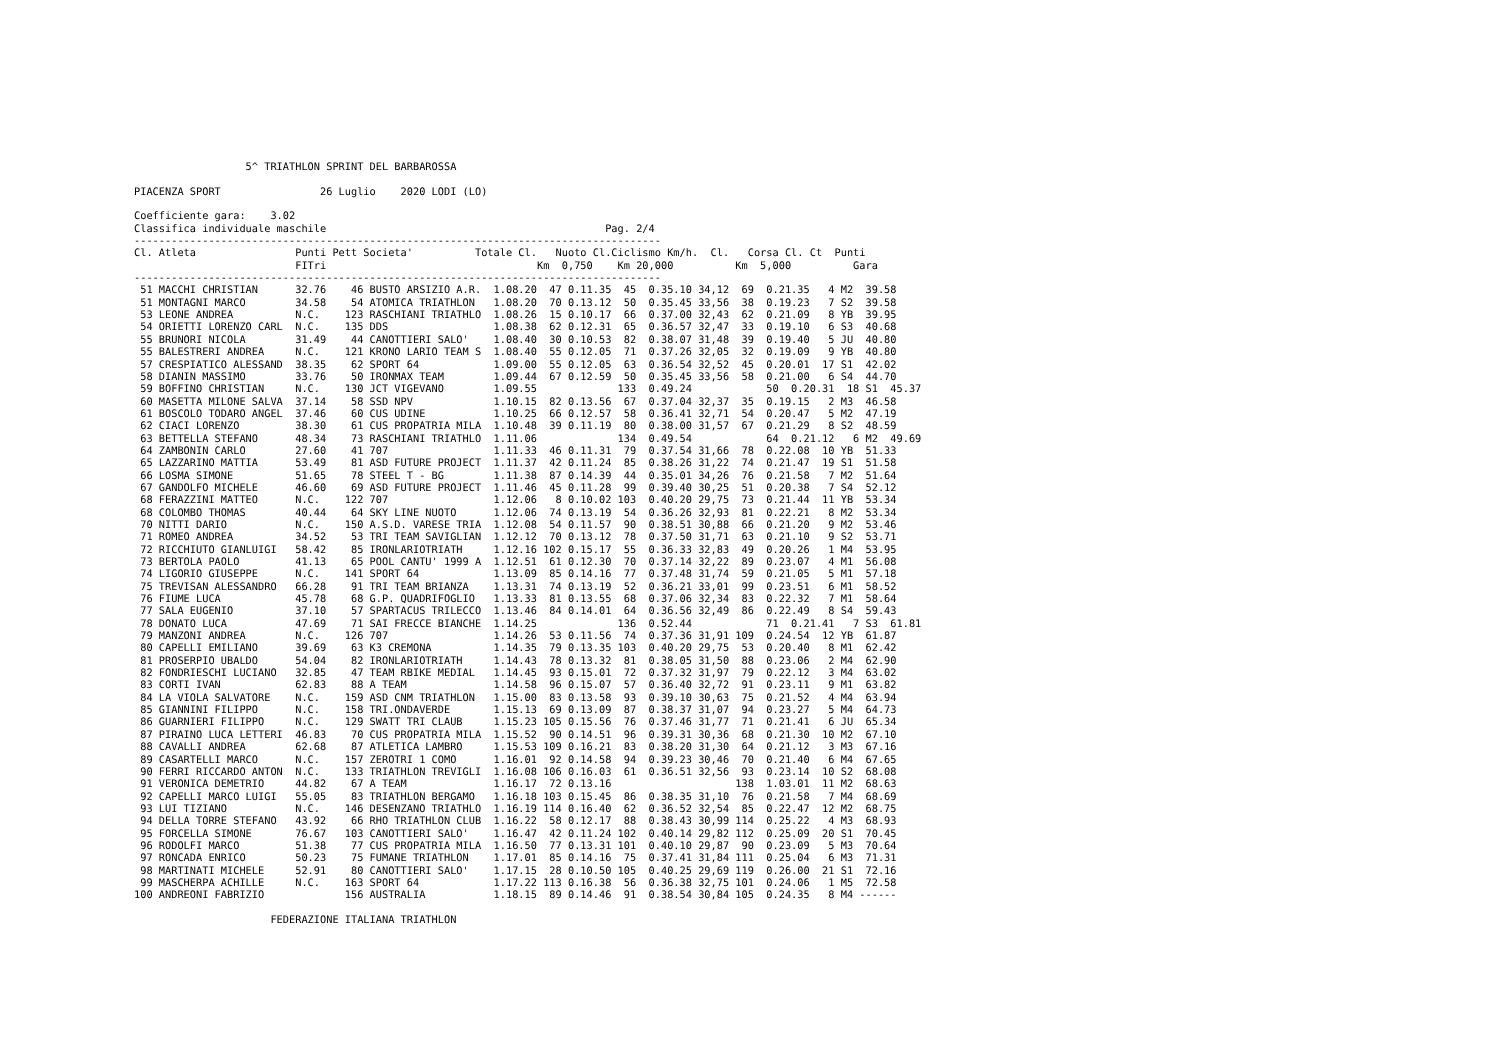5^ TRIATHLON SPRINT DEL BARBAROSSA

PIACENZA SPORT                26 Luglio    2020 LODI (LO)

Coefficiente gara:    3.02
Classifica individuale maschile                                             Pag. 2/4
-------------------------------------------------------------------------------------
Cl. Atleta                Punti Pett Societa'          Totale Cl.   Nuoto Cl.Ciclismo Km/h.  Cl.   Corsa Cl. Ct  Punti
                          FITri                                  Km  0,750    Km 20,000          Km  5,000          Gara
-------------------------------------------------------------------------------------
 51 MACCHI CHRISTIAN      32.76    46 BUSTO ARSIZIO A.R.  1.08.20  47 0.11.35  45  0.35.10 34,12  69  0.21.35   4 M2  39.58
 51 MONTAGNI MARCO        34.58    54 ATOMICA TRIATHLON   1.08.20  70 0.13.12  50  0.35.45 33,56  38  0.19.23   7 S2  39.58
 53 LEONE ANDREA          N.C.    123 RASCHIANI TRIATHLO  1.08.26  15 0.10.17  66  0.37.00 32,43  62  0.21.09   8 YB  39.95
 54 ORIETTI LORENZO CARL  N.C.    135 DDS                 1.08.38  62 0.12.31  65  0.36.57 32,47  33  0.19.10   6 S3  40.68
 55 BRUNORI NICOLA        31.49    44 CANOTTIERI SALO'    1.08.40  30 0.10.53  82  0.38.07 31,48  39  0.19.40   5 JU  40.80
 55 BALESTRERI ANDREA     N.C.    121 KRONO LARIO TEAM S  1.08.40  55 0.12.05  71  0.37.26 32,05  32  0.19.09   9 YB  40.80
 57 CRESPIATICO ALESSAND  38.35    62 SPORT 64            1.09.00  55 0.12.05  63  0.36.54 32,52  45  0.20.01  17 S1  42.02
 58 DIANIN MASSIMO        33.76    50 IRONMAX TEAM        1.09.44  67 0.12.59  50  0.35.45 33,56  58  0.21.00   6 S4  44.70
 59 BOFFINO CHRISTIAN     N.C.    130 JCT VIGEVANO        1.09.55             133  0.49.24            50  0.20.31  18 S1  45.37
 60 MASETTA MILONE SALVA  37.14    58 SSD NPV             1.10.15  82 0.13.56  67  0.37.04 32,37  35  0.19.15   2 M3  46.58
 61 BOSCOLO TODARO ANGEL  37.46    60 CUS UDINE           1.10.25  66 0.12.57  58  0.36.41 32,71  54  0.20.47   5 M2  47.19
 62 CIACI LORENZO         38.30    61 CUS PROPATRIA MILA  1.10.48  39 0.11.19  80  0.38.00 31,57  67  0.21.29   8 S2  48.59
 63 BETTELLA STEFANO      48.34    73 RASCHIANI TRIATHLO  1.11.06             134  0.49.54            64  0.21.12   6 M2  49.69
 64 ZAMBONIN CARLO        27.60    41 707                 1.11.33  46 0.11.31  79  0.37.54 31,66  78  0.22.08  10 YB  51.33
 65 LAZZARINO MATTIA      53.49    81 ASD FUTURE PROJECT  1.11.37  42 0.11.24  85  0.38.26 31,22  74  0.21.47  19 S1  51.58
 66 LOSMA SIMONE          51.65    78 STEEL T - BG        1.11.38  87 0.14.39  44  0.35.01 34,26  76  0.21.58   7 M2  51.64
 67 GANDOLFO MICHELE      46.60    69 ASD FUTURE PROJECT  1.11.46  45 0.11.28  99  0.39.40 30,25  51  0.20.38   7 S4  52.12
 68 FERAZZINI MATTEO      N.C.    122 707                 1.12.06   8 0.10.02 103  0.40.20 29,75  73  0.21.44  11 YB  53.34
 68 COLOMBO THOMAS        40.44    64 SKY LINE NUOTO      1.12.06  74 0.13.19  54  0.36.26 32,93  81  0.22.21   8 M2  53.34
 70 NITTI DARIO           N.C.    150 A.S.D. VARESE TRIA  1.12.08  54 0.11.57  90  0.38.51 30,88  66  0.21.20   9 M2  53.46
 71 ROMEO ANDREA          34.52    53 TRI TEAM SAVIGLIAN  1.12.12  70 0.13.12  78  0.37.50 31,71  63  0.21.10   9 S2  53.71
 72 RICCHIUTO GIANLUIGI   58.42    85 IRONLARIOTRIATH     1.12.16 102 0.15.17  55  0.36.33 32,83  49  0.20.26   1 M4  53.95
 73 BERTOLA PAOLO         41.13    65 POOL CANTU' 1999 A  1.12.51  61 0.12.30  70  0.37.14 32,22  89  0.23.07   4 M1  56.08
 74 LIGORIO GIUSEPPE      N.C.    141 SPORT 64            1.13.09  85 0.14.16  77  0.37.48 31,74  59  0.21.05   5 M1  57.18
 75 TREVISAN ALESSANDRO   66.28    91 TRI TEAM BRIANZA    1.13.31  74 0.13.19  52  0.36.21 33,01  99  0.23.51   6 M1  58.52
 76 FIUME LUCA            45.78    68 G.P. QUADRIFOGLIO   1.13.33  81 0.13.55  68  0.37.06 32,34  83  0.22.32   7 M1  58.64
 77 SALA EUGENIO          37.10    57 SPARTACUS TRILECCO  1.13.46  84 0.14.01  64  0.36.56 32,49  86  0.22.49   8 S4  59.43
 78 DONATO LUCA           47.69    71 SAI FRECCE BIANCHE  1.14.25             136  0.52.44            71  0.21.41   7 S3  61.81
 79 MANZONI ANDREA        N.C.    126 707                 1.14.26  53 0.11.56  74  0.37.36 31,91 109  0.24.54  12 YB  61.87
 80 CAPELLI EMILIANO      39.69    63 K3 CREMONA          1.14.35  79 0.13.35 103  0.40.20 29,75  53  0.20.40   8 M1  62.42
 81 PROSERPIO UBALDO      54.04    82 IRONLARIOTRIATH     1.14.43  78 0.13.32  81  0.38.05 31,50  88  0.23.06   2 M4  62.90
 82 FONDRIESCHI LUCIANO   32.85    47 TEAM RBIKE MEDIAL   1.14.45  93 0.15.01  72  0.37.32 31,97  79  0.22.12   3 M4  63.02
 83 CORTI IVAN            62.83    88 A TEAM              1.14.58  96 0.15.07  57  0.36.40 32,72  91  0.23.11   9 M1  63.82
 84 LA VIOLA SALVATORE    N.C.    159 ASD CNM TRIATHLON   1.15.00  83 0.13.58  93  0.39.10 30,63  75  0.21.52   4 M4  63.94
 85 GIANNINI FILIPPO      N.C.    158 TRI.ONDAVERDE       1.15.13  69 0.13.09  87  0.38.37 31,07  94  0.23.27   5 M4  64.73
 86 GUARNIERI FILIPPO     N.C.    129 SWATT TRI CLAUB     1.15.23 105 0.15.56  76  0.37.46 31,77  71  0.21.41   6 JU  65.34
 87 PIRAINO LUCA LETTERI  46.83    70 CUS PROPATRIA MILA  1.15.52  90 0.14.51  96  0.39.31 30,36  68  0.21.30  10 M2  67.10
 88 CAVALLI ANDREA        62.68    87 ATLETICA LAMBRO     1.15.53 109 0.16.21  83  0.38.20 31,30  64  0.21.12   3 M3  67.16
 89 CASARTELLI MARCO      N.C.    157 ZEROTRI 1 COMO      1.16.01  92 0.14.58  94  0.39.23 30,46  70  0.21.40   6 M4  67.65
 90 FERRI RICCARDO ANTON  N.C.    133 TRIATHLON TREVIGLI  1.16.08 106 0.16.03  61  0.36.51 32,56  93  0.23.14  10 S2  68.08
 91 VERONICA DEMETRIO     44.82    67 A TEAM              1.16.17  72 0.13.16                    138  1.03.01  11 M2  68.63
 92 CAPELLI MARCO LUIGI   55.05    83 TRIATHLON BERGAMO   1.16.18 103 0.15.45  86  0.38.35 31,10  76  0.21.58   7 M4  68.69
 93 LUI TIZIANO           N.C.    146 DESENZANO TRIATHLO  1.16.19 114 0.16.40  62  0.36.52 32,54  85  0.22.47  12 M2  68.75
 94 DELLA TORRE STEFANO   43.92    66 RHO TRIATHLON CLUB  1.16.22  58 0.12.17  88  0.38.43 30,99 114  0.25.22   4 M3  68.93
 95 FORCELLA SIMONE       76.67   103 CANOTTIERI SALO'    1.16.47  42 0.11.24 102  0.40.14 29,82 112  0.25.09  20 S1  70.45
 96 RODOLFI MARCO         51.38    77 CUS PROPATRIA MILA  1.16.50  77 0.13.31 101  0.40.10 29,87  90  0.23.09   5 M3  70.64
 97 RONCADA ENRICO        50.23    75 FUMANE TRIATHLON    1.17.01  85 0.14.16  75  0.37.41 31,84 111  0.25.04   6 M3  71.31
 98 MARTINATI MICHELE     52.91    80 CANOTTIERI SALO'    1.17.15  28 0.10.50 105  0.40.25 29,69 119  0.26.00  21 S1  72.16
 99 MASCHERPA ACHILLE     N.C.    163 SPORT 64            1.17.22 113 0.16.38  56  0.36.38 32,75 101  0.24.06   1 M5  72.58
100 ANDREONI FABRIZIO             156 AUSTRALIA           1.18.15  89 0.14.46  91  0.38.54 30,84 105  0.24.35   8 M4 ------

                      FEDERAZIONE ITALIANA TRIATHLON